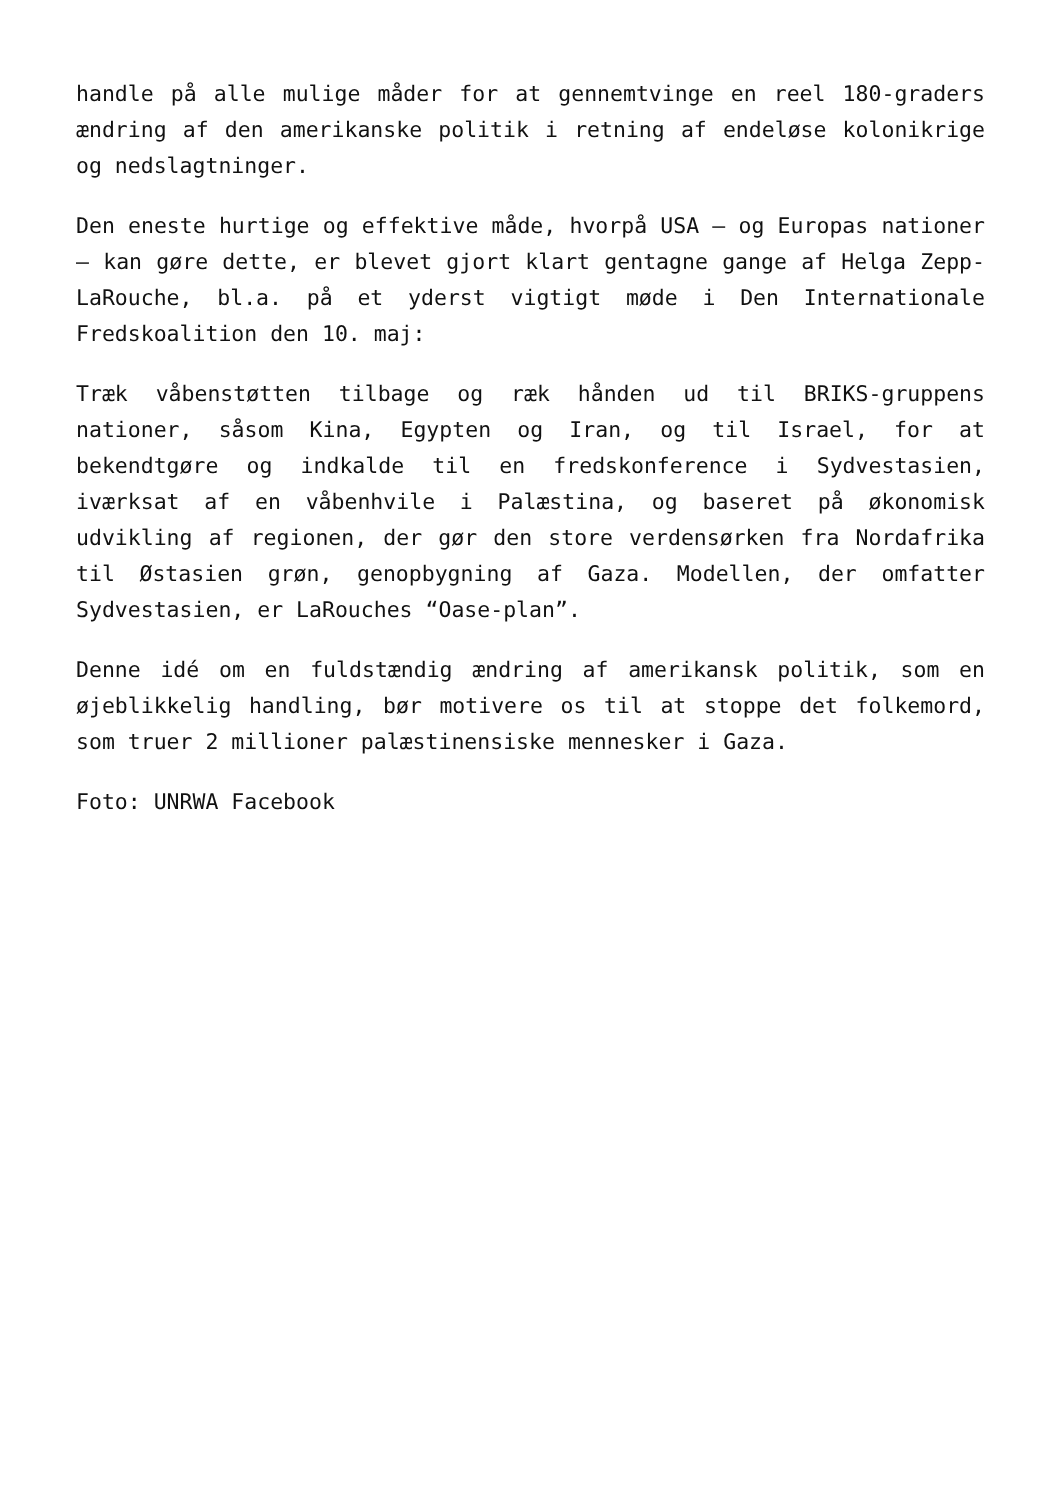handle på alle mulige måder for at gennemtvinge en reel 180-graders ændring af den amerikanske politik i retning af endeløse kolonikrige og nedslagtninger.
Den eneste hurtige og effektive måde, hvorpå USA – og Europas nationer – kan gøre dette, er blevet gjort klart gentagne gange af Helga Zepp-LaRouche, bl.a. på et yderst vigtigt møde i Den Internationale Fredskoalition den 10. maj:
Træk våbenstøtten tilbage og ræk hånden ud til BRIKS-gruppens nationer, såsom Kina, Egypten og Iran, og til Israel, for at bekendtgøre og indkalde til en fredskonference i Sydvestasien, iværksat af en våbenhvile i Palæstina, og baseret på økonomisk udvikling af regionen, der gør den store verdensørken fra Nordafrika til Østasien grøn, genopbygning af Gaza. Modellen, der omfatter Sydvestasien, er LaRouches “Oase-plan”.
Denne idé om en fuldstændig ændring af amerikansk politik, som en øjeblikkelig handling, bør motivere os til at stoppe det folkemord, som truer 2 millioner palæstinensiske mennesker i Gaza.
Foto: UNRWA Facebook